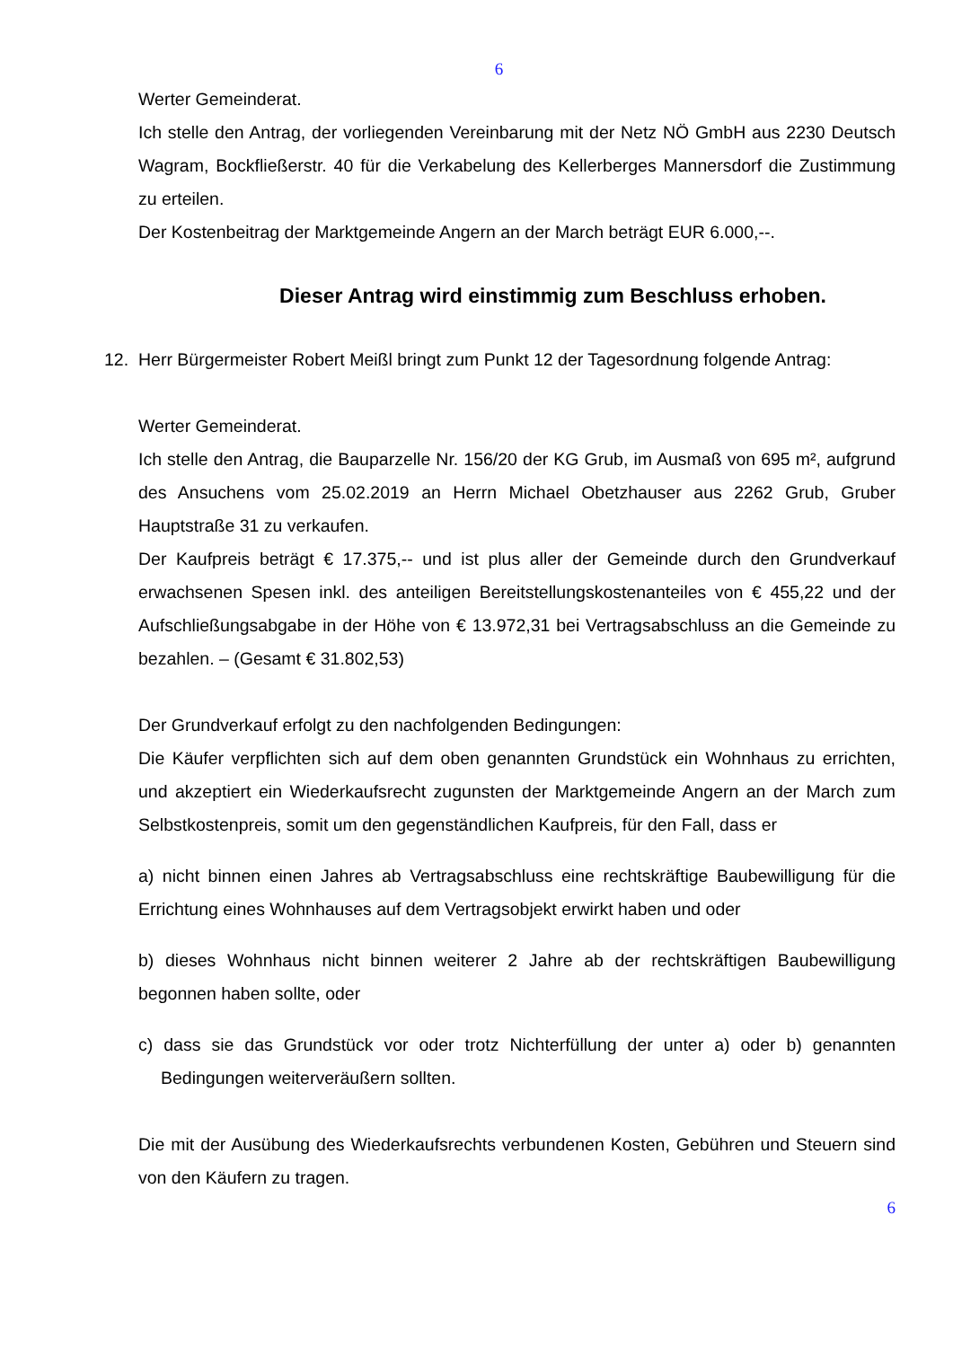6
Werter Gemeinderat.
Ich stelle den Antrag, der vorliegenden Vereinbarung mit der Netz NÖ GmbH aus 2230 Deutsch Wagram, Bockfließerstr. 40 für die Verkabelung des Kellerberges Mannersdorf die Zustimmung zu erteilen.
Der Kostenbeitrag der Marktgemeinde Angern an der March beträgt EUR 6.000,--.
Dieser Antrag wird einstimmig zum Beschluss erhoben.
12. Herr Bürgermeister Robert Meißl bringt zum Punkt 12 der Tagesordnung folgende Antrag:
Werter Gemeinderat.
Ich stelle den Antrag, die Bauparzelle Nr. 156/20 der KG Grub, im Ausmaß von 695 m², aufgrund des Ansuchens vom 25.02.2019 an Herrn Michael Obetzhauser aus 2262 Grub, Gruber Hauptstraße 31 zu verkaufen.
Der Kaufpreis beträgt € 17.375,-- und ist plus aller der Gemeinde durch den Grundverkauf erwachsenen Spesen inkl. des anteiligen Bereitstellungskostenanteiles von € 455,22 und der Aufschließungsabgabe in der Höhe von € 13.972,31 bei Vertragsabschluss an die Gemeinde zu bezahlen. – (Gesamt € 31.802,53)
Der Grundverkauf erfolgt zu den nachfolgenden Bedingungen:
Die Käufer verpflichten sich auf dem oben genannten Grundstück ein Wohnhaus zu errichten, und akzeptiert ein Wiederkaufsrecht zugunsten der Marktgemeinde Angern an der March zum Selbstkostenpreis, somit um den gegenständlichen Kaufpreis, für den Fall, dass er
a) nicht binnen einen Jahres ab Vertragsabschluss eine rechtskräftige Baubewilligung für die Errichtung eines Wohnhauses auf dem Vertragsobjekt erwirkt haben und oder
b) dieses Wohnhaus nicht binnen weiterer 2 Jahre ab der rechtskräftigen Baubewilligung begonnen haben sollte, oder
c) dass sie das Grundstück vor oder trotz Nichterfüllung der unter a) oder b) genannten Bedingungen weiterveräußern sollten.
Die mit der Ausübung des Wiederkaufsrechts verbundenen Kosten, Gebühren und Steuern sind von den Käufern zu tragen.
6